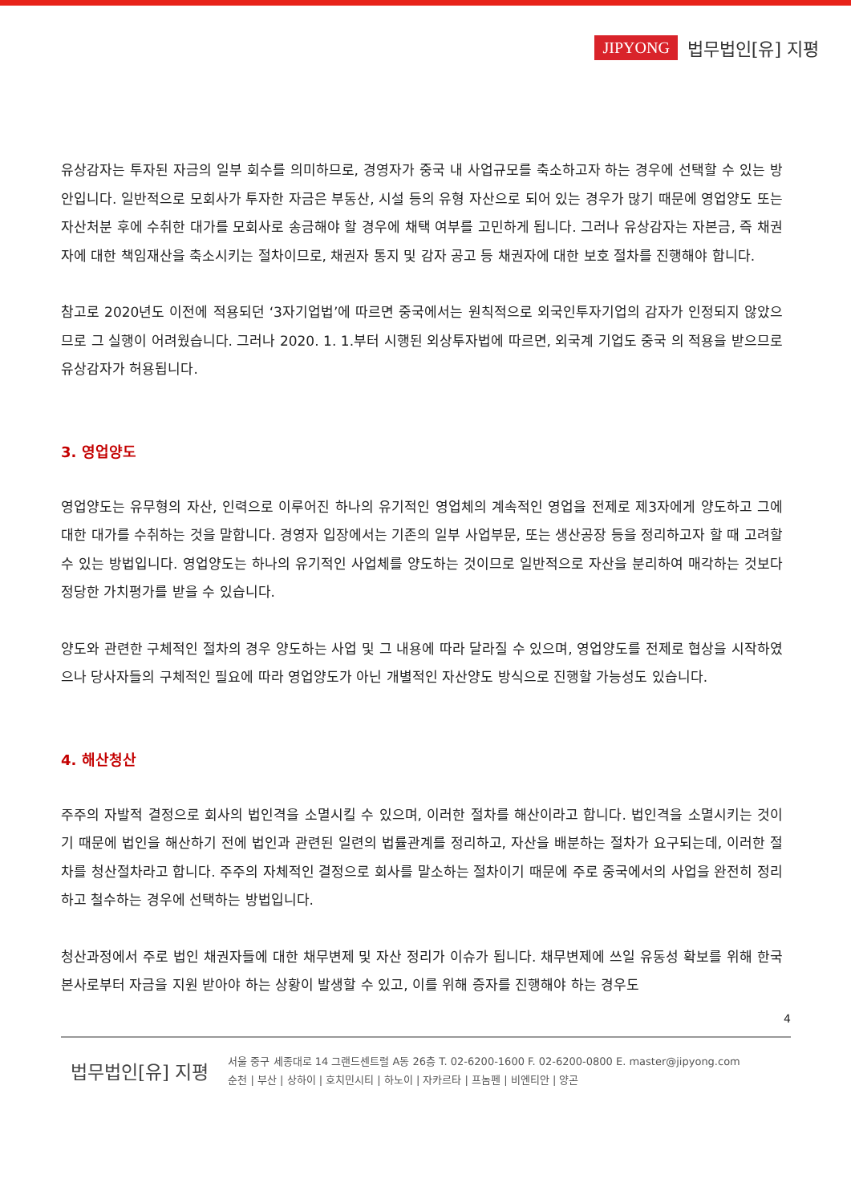JIPYONG 법무법인[유] 지평
유상감자는 투자된 자금의 일부 회수를 의미하므로, 경영자가 중국 내 사업규모를 축소하고자 하는 경우에 선택할 수 있는 방안입니다. 일반적으로 모회사가 투자한 자금은 부동산, 시설 등의 유형 자산으로 되어 있는 경우가 많기 때문에 영업양도 또는 자산처분 후에 수취한 대가를 모회사로 송금해야 할 경우에 채택 여부를 고민하게 됩니다. 그러나 유상감자는 자본금, 즉 채권자에 대한 책임재산을 축소시키는 절차이므로, 채권자 통지 및 감자 공고 등 채권자에 대한 보호 절차를 진행해야 합니다.
참고로 2020년도 이전에 적용되던 ‘3자기업법’에 따르면 중국에서는 원칙적으로 외국인투자기업의 감자가 인정되지 않았으므로 그 실행이 어려웠습니다. 그러나 2020. 1. 1.부터 시행된 외상투자법에 따르면, 외국계 기업도 중국 의 적용을 받으므로 유상감자가 허용됩니다.
3. 영업양도
영업양도는 유무형의 자산, 인력으로 이루어진 하나의 유기적인 영업체의 계속적인 영업을 전제로 제3자에게 양도하고 그에 대한 대가를 수취하는 것을 말합니다. 경영자 입장에서는 기존의 일부 사업부문, 또는 생산공장 등을 정리하고자 할 때 고려할 수 있는 방법입니다. 영업양도는 하나의 유기적인 사업체를 양도하는 것이므로 일반적으로 자산을 분리하여 매각하는 것보다 정당한 가치평가를 받을 수 있습니다.
양도와 관련한 구체적인 절차의 경우 양도하는 사업 및 그 내용에 따라 달라질 수 있으며, 영업양도를 전제로 협상을 시작하였으나 당사자들의 구체적인 필요에 따라 영업양도가 아닌 개별적인 자산양도 방식으로 진행할 가능성도 있습니다.
4. 해산청산
주주의 자발적 결정으로 회사의 법인격을 소멸시킬 수 있으며, 이러한 절차를 해산이라고 합니다. 법인격을 소멸시키는 것이기 때문에 법인을 해산하기 전에 법인과 관련된 일련의 법률관계를 정리하고, 자산을 배분하는 절차가 요구되는데, 이러한 절차를 청산절차라고 합니다. 주주의 자체적인 결정으로 회사를 말소하는 절차이기 때문에 주로 중국에서의 사업을 완전히 정리하고 철수하는 경우에 선택하는 방법입니다.
청산과정에서 주로 법인 채권자들에 대한 채무변제 및 자산 정리가 이슈가 됩니다. 채무변제에 쓰일 유동성 확보를 위해 한국 본사로부터 자금을 지원 받아야 하는 상황이 발생할 수 있고, 이를 위해 증자를 진행해야 하는 경우도
4
법무법인[유] 지평
서울 중구 세종대로 14 그랜드센트럴 A동 26층 T. 02-6200-1600 F. 02-6200-0800 E. master@jipyong.com
순천 | 부산 | 상하이 | 호치민시티 | 하노이 | 자카르타 | 프놈펜 | 비엔티안 | 양곤